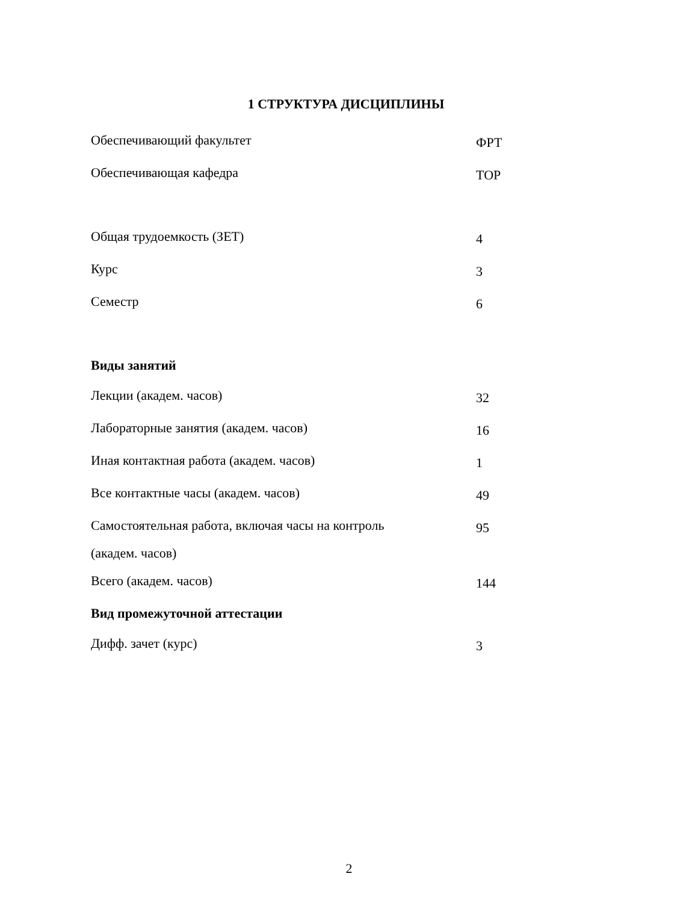1 СТРУКТУРА ДИСЦИПЛИНЫ
| Обеспечивающий факультет | ФРТ |
| Обеспечивающая кафедра | ТОР |
| Общая трудоемкость (ЗЕТ) | 4 |
| Курс | 3 |
| Семестр | 6 |
| Виды занятий | |
| Лекции (академ. часов) | 32 |
| Лабораторные занятия (академ. часов) | 16 |
| Иная контактная работа (академ. часов) | 1 |
| Все контактные часы (академ. часов) | 49 |
| Самостоятельная работа, включая часы на контроль (академ. часов) | 95 |
| Всего (академ. часов) | 144 |
| Вид промежуточной аттестации | |
| Дифф. зачет (курс) | 3 |
2